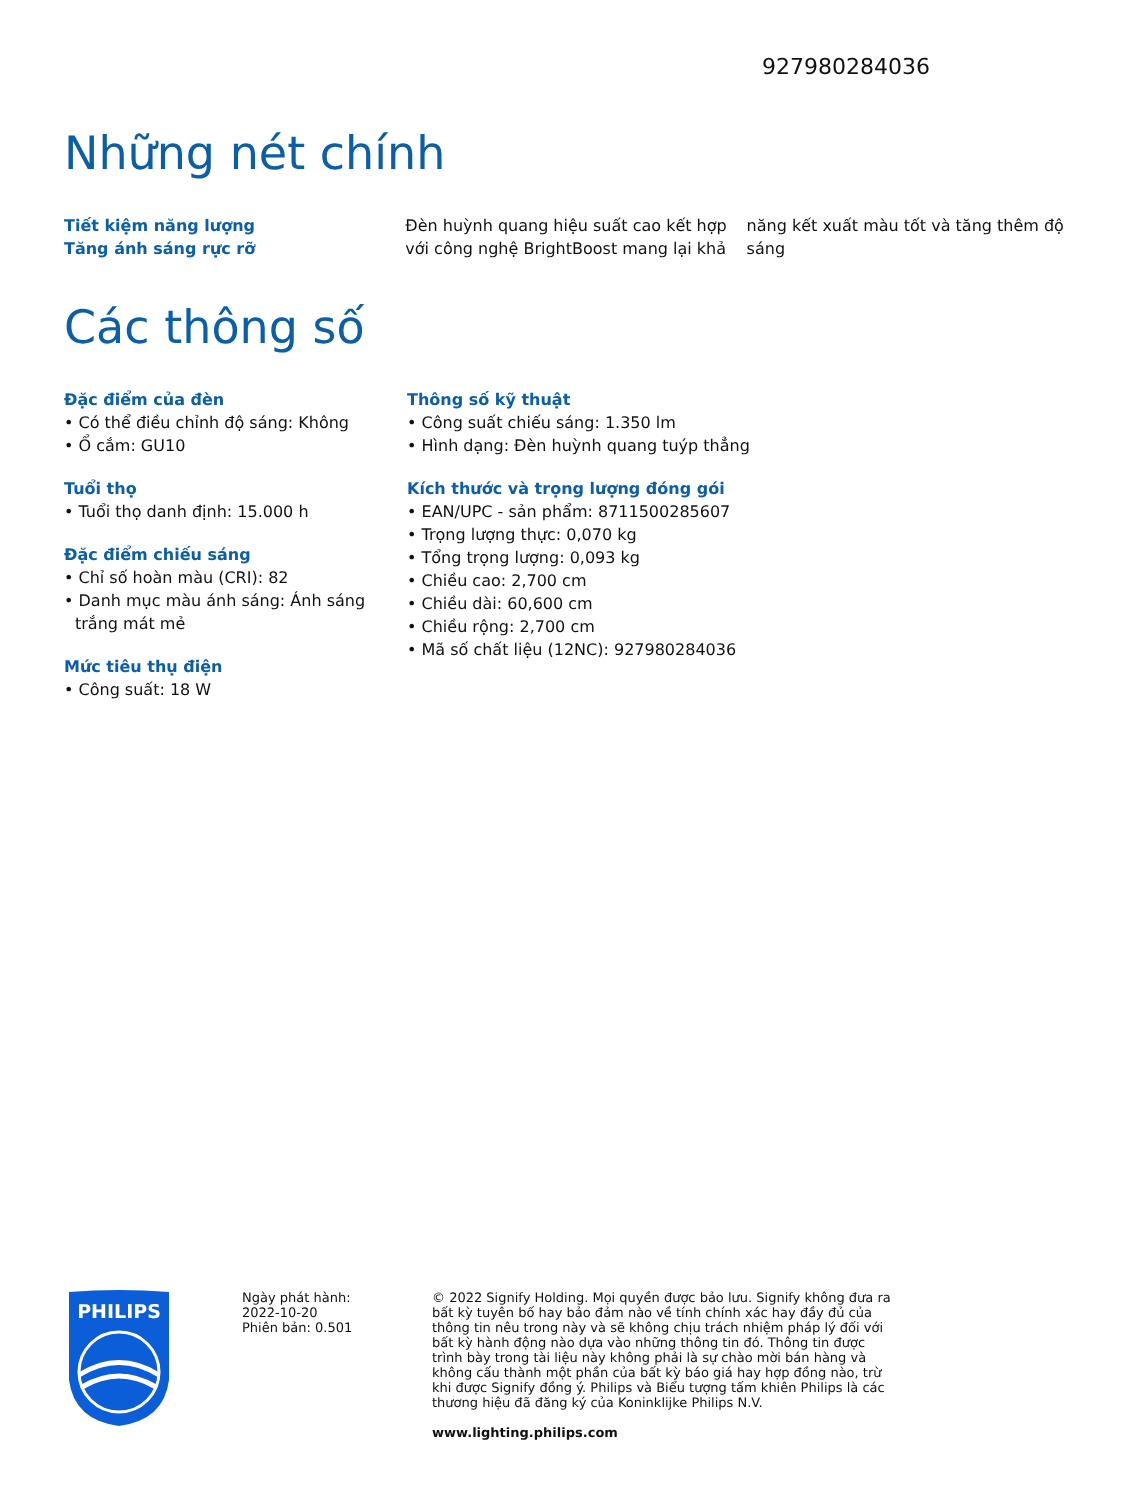927980284036
Những nét chính
Tiết kiệm năng lượng
Tăng ánh sáng rực rỡ
Đèn huỳnh quang hiệu suất cao kết hợp với công nghệ BrightBoost mang lại khả
năng kết xuất màu tốt và tăng thêm độ sáng
Các thông số
Đặc điểm của đèn
• Có thể điều chỉnh độ sáng: Không
• Ổ cắm: GU10
Tuổi thọ
• Tuổi thọ danh định: 15.000 h
Đặc điểm chiếu sáng
• Chỉ số hoàn màu (CRI): 82
• Danh mục màu ánh sáng: Ánh sáng trắng mát mẻ
Mức tiêu thụ điện
• Công suất: 18 W
Thông số kỹ thuật
• Công suất chiếu sáng: 1.350 lm
• Hình dạng: Đèn huỳnh quang tuýp thẳng
Kích thước và trọng lượng đóng gói
• EAN/UPC - sản phẩm: 8711500285607
• Trọng lượng thực: 0,070 kg
• Tổng trọng lượng: 0,093 kg
• Chiều cao: 2,700 cm
• Chiều dài: 60,600 cm
• Chiều rộng: 2,700 cm
• Mã số chất liệu (12NC): 927980284036
PHILIPS
Ngày phát hành:
2022-10-20
Phiên bản: 0.501
© 2022 Signify Holding. Mọi quyền được bảo lưu. Signify không đưa ra bất kỳ tuyên bố hay bảo đảm nào về tính chính xác hay đầy đủ của thông tin nêu trong này và sẽ không chịu trách nhiệm pháp lý đối với bất kỳ hành động nào dựa vào những thông tin đó. Thông tin được trình bày trong tài liệu này không phải là sự chào mời bán hàng và không cấu thành một phần của bất kỳ báo giá hay hợp đồng nào, trừ khi được Signify đồng ý. Philips và Biểu tượng tấm khiên Philips là các thương hiệu đã đăng ký của Koninklijke Philips N.V.
www.lighting.philips.com